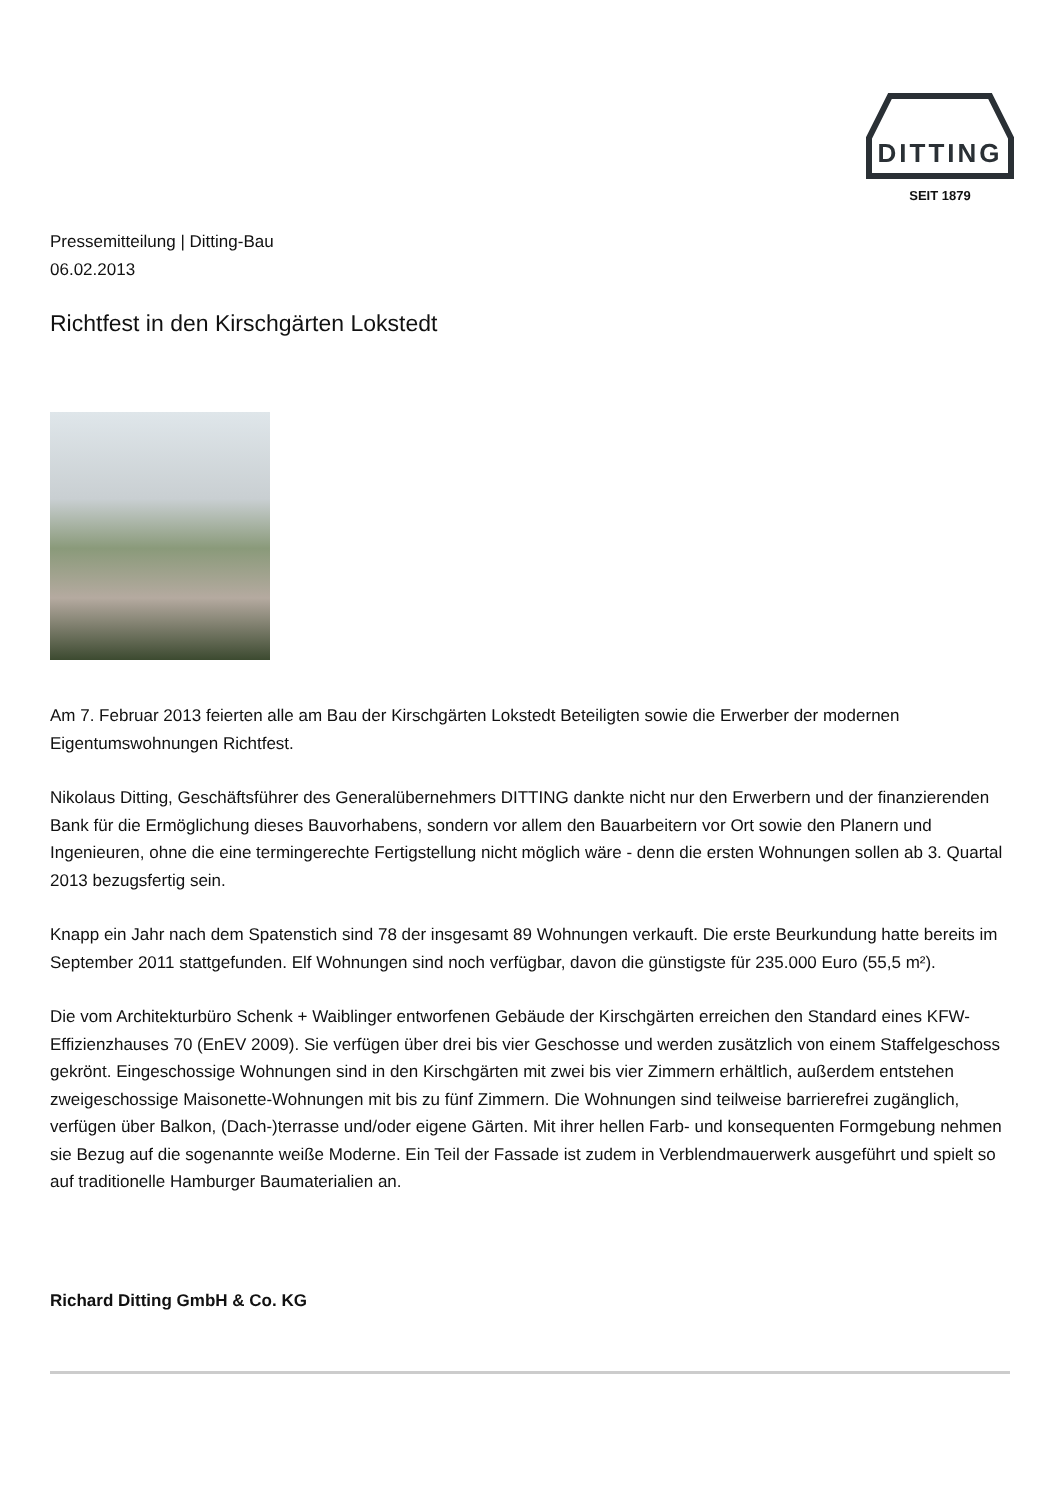DITTING
SEIT 1879
Pressemitteilung | Ditting-Bau
06.02.2013
Richtfest in den Kirschgärten Lokstedt
Am 7. Februar 2013 feierten alle am Bau der Kirschgärten Lokstedt Beteiligten sowie die Erwerber der modernen Eigentumswohnungen Richtfest.
Nikolaus Ditting, Geschäftsführer des Generalübernehmers DITTING dankte nicht nur den Erwerbern und der finanzierenden Bank für die Ermöglichung dieses Bauvorhabens, sondern vor allem den Bauarbeitern vor Ort sowie den Planern und Ingenieuren, ohne die eine termingerechte Fertigstellung nicht möglich wäre - denn die ersten Wohnungen sollen ab 3. Quartal 2013 bezugsfertig sein.
Knapp ein Jahr nach dem Spatenstich sind 78 der insgesamt 89 Wohnungen verkauft. Die erste Beurkundung hatte bereits im September 2011 stattgefunden. Elf Wohnungen sind noch verfügbar, davon die günstigste für 235.000 Euro (55,5 m²).
Die vom Architekturbüro Schenk + Waiblinger entworfenen Gebäude der Kirschgärten erreichen den Standard eines KFW-Effizienzhauses 70 (EnEV 2009). Sie verfügen über drei bis vier Geschosse und werden zusätzlich von einem Staffelgeschoss gekrönt. Eingeschossige Wohnungen sind in den Kirschgärten mit zwei bis vier Zimmern erhältlich, außerdem entstehen zweigeschossige Maisonette-Wohnungen mit bis zu fünf Zimmern. Die Wohnungen sind teilweise barrierefrei zugänglich, verfügen über Balkon, (Dach-)terrasse und/oder eigene Gärten. Mit ihrer hellen Farb- und konsequenten Formgebung nehmen sie Bezug auf die sogenannte weiße Moderne. Ein Teil der Fassade ist zudem in Verblendmauerwerk ausgeführt und spielt so auf traditionelle Hamburger Baumaterialien an.
Richard Ditting GmbH & Co. KG